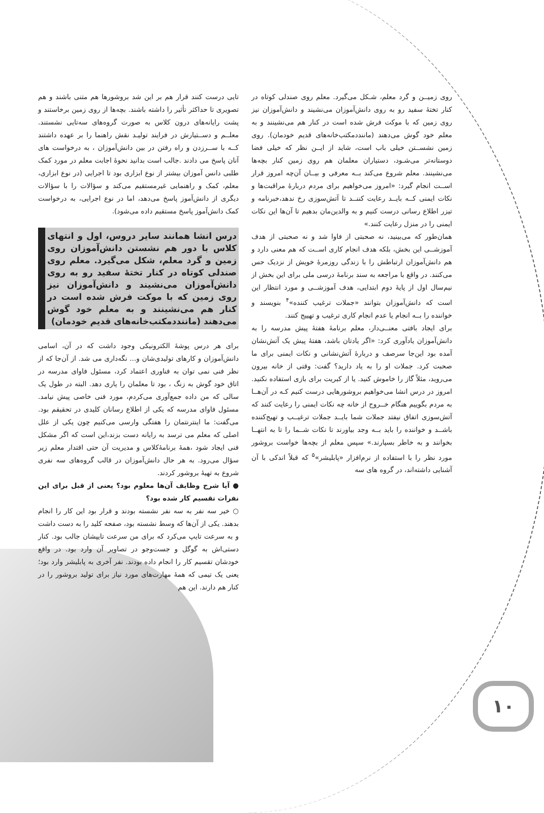روی زمیــن و گرد معلم، شـکل می‌گیرد. معلم روی صندلی کوتاه در کنار تختهٔ سفید رو به روی دانش‌آموزان می‌نشیند و دانش‌آموزان نیز روی زمین که با موکت فرش شده است در کنار هم می‌نشینند و به معلم خود گوش می‌دهند (ماننددمکتب‌خانه‌های قدیم خودمان). روی زمین نشســتن خیلی باب است، شاید از ایــن نظر که خیلی فضا دوستانه‌تر می‌شـود، دستیاران معلمان هم روی زمین کنار بچه‌ها می‌نشینند. معلم شروع می‌کند بــه معرفی و بیــان آن‌چه امروز قرار اســت انجام گیرد: «امروز می‌خواهیم برای مردم دربارهٔ مراقبت‌ها و نکات ایمنی کــه بایــد رعایت کننــد تا آتش‌سوزی رخ ندهد،خبرنامه و تیزر اطلاع رسانی درست کنیم و به والدین‌مان بدهیم تا آن‌ها این نکات ایمنی را در منزل رعایت کنند.»
همان‌طور که می‌بینید، نه صحبتی از فاوا شد و نه صحبتی از هدف آموزشــی این بخش، بلکه هدف انجام کاری اســت که هم معنی دارد و هم دانش‌آموزان ارتباطش را با زندگی روزمرهٔ خویش از نزدیک حس می‌کنند. در واقع با مراجعه به سند برنامهٔ درسی ملی برای این بخش از نیم‌سال اول از پایهٔ دوم ابتدایی، هدف آموزشــی و مورد انتظار این است که دانش‌آموزان بتوانند «جملات ترغیب کننده»<sup>۴</sup> بنویسند و خواننده را بــه انجام یا عدم انجام کاری ترغیب و تهییج کنند.
برای ایجاد بافتی معنــی‌دار، معلم برنامهٔ هفتهٔ پیش مدرسه را به دانش‌آموزان یادآوری کرد: «اگر یادتان باشد، هفتهٔ پیش یک آتش‌نشان آمده بود این‌جا سرصف و دربارهٔ آتش‌نشانی و نکات ایمنی برای ما صحبت کرد. جملات او را به یاد دارید؟ گفت: وقتی از خانه بیرون می‌روید، مثلاً گاز را خاموش کنید. یا از کبریت برای بازی استفاده نکنید. امروز در درس انشا می‌خواهیم بروشورهایی درست کنیم کـه در آن‌هــا به مردم بگوییم هنگام خــروج از خانه چه نکات ایمنی را رعایت کنند که آتش‌سوزی اتفاق نیفتد جملات شما بایــد جملات ترغیــب و تهیج‌کننده باشــد و خواننده را باید بــه وجد بیاورند تا نکات شــما را تا به انتهــا بخوانند و به خاطر بسپارند.» سپس معلم از بچه‌ها خواست بروشور مورد نظر را با استفاده از نرم‌افزار «پابلیشر»<sup>۵</sup> که قبلاً اندکی با آن آشنایی داشته‌اند، در گروه های سه
تایی درست کنند قرار هم بر این شد بروشورها هم متنی باشند و هم تصویری تا حداکثر تأثیر را داشته باشند. بچه‌ها از روی زمین برخاستند و پشت رایانه‌های درون کلاس به صورت گروه‌های سه‌تایی نشستند. معلــم و دســتیارش در فرایند تولیـد نقش راهنما را بر عهده داشتند کــه با ســرزدن و راه رفتن در بین دانش‌آموزان ، به درخواست های آنان پاسخ می دادند .جالب است بدانید نحوهٔ اجابت معلم در مورد کمک طلبی دانس آموزان بیشتر از نوع ابزاری بود تا اجرایی (در نوع ابزاری، معلم، کمک و راهنمایی غیرمستقیم می‌کند و سؤالات را با سؤالات دیگری از دانش‌آموز پاسخ می‌دهد، اما در نوع اجرایی، به درخواست کمک دانش‌آموز پاسخ مستقیم داده می‌شود).
درس انشا همانند سایر دروس، اول و انتهای کلاس با دور هم نشستن دانش‌آموزان روی زمین و گرد معلم، شکل می‌گیرد. معلم روی صندلی کوتاه در کنار تختهٔ سفید رو به روی دانش‌آموزان می‌نشیند و دانش‌آموزان نیز روی زمین که با موکت فرش شده است در کنار هم می‌نشینند و به معلم خود گوش می‌دهند (ماننددمکتب‌خانه‌های قدیم خودمان)
برای هر درس پوشهٔ الکترونیکی وجود داشت که در آن، اسامی دانش‌آموزان و کارهای تولیدی‌شان و... نگه‌داری می شد. از آن‌جا که از نظر فنی نمی توان به فناوری اعتماد کرد، مسئول فاوای مدرسه در اتاق خود گوش به زنگ ، بود تا معلمان را یاری دهد. البته در طول یک سالی که من داده جمع‌آوری می‌کردم، مورد فنی خاصی پیش نیامد. مسئول فاوای مدرسه که یکی از اطلاع رسانان کلیدی در تحقیقم بود. می‌گفت: ما اینترنتمان را هفتگی وارسی می‌کنیم چون یکی از علل اصلی که معلم می ترسد به رایانه دست بزند،این است که اگر مشکل فنی ایجاد شود ،همهٔ برنامهٔ‌کلاس و مدیریت آن حتی اقتدار معلم زیر سؤال می‌رود. به هر حال دانش‌آموزان در قالب گروه‌های سه نفری شروع به تهیهٔ بروشور کردند.
● آیا شرح وظایف آن‌ها معلوم بود؟ یعنی از قبل برای این نفرات تقسیم کار شده بود؟
○ خیر سه نفر به سه نفر نشسته بودند و قرار بود این کار را انجام بدهند. یکی از آن‌ها که وسط نشسته بود، صفحه کلید را به دست داشت و به سرعت تایپ می‌کرد که برای من سرعت تایپشان جالب بود. کنار دستی‌اش به گوگل و جست‌وجو در تصاویر آن وارد بود. در واقع خودشان تقسیم کار را انجام داده بودند. نفر آخری به پابلیشر وارد بود؛ یعنی یک تیمی که همهٔ مهارت‌های مورد نیاز برای تولید بروشور را در کنار هم دارند. این هم
۱۰